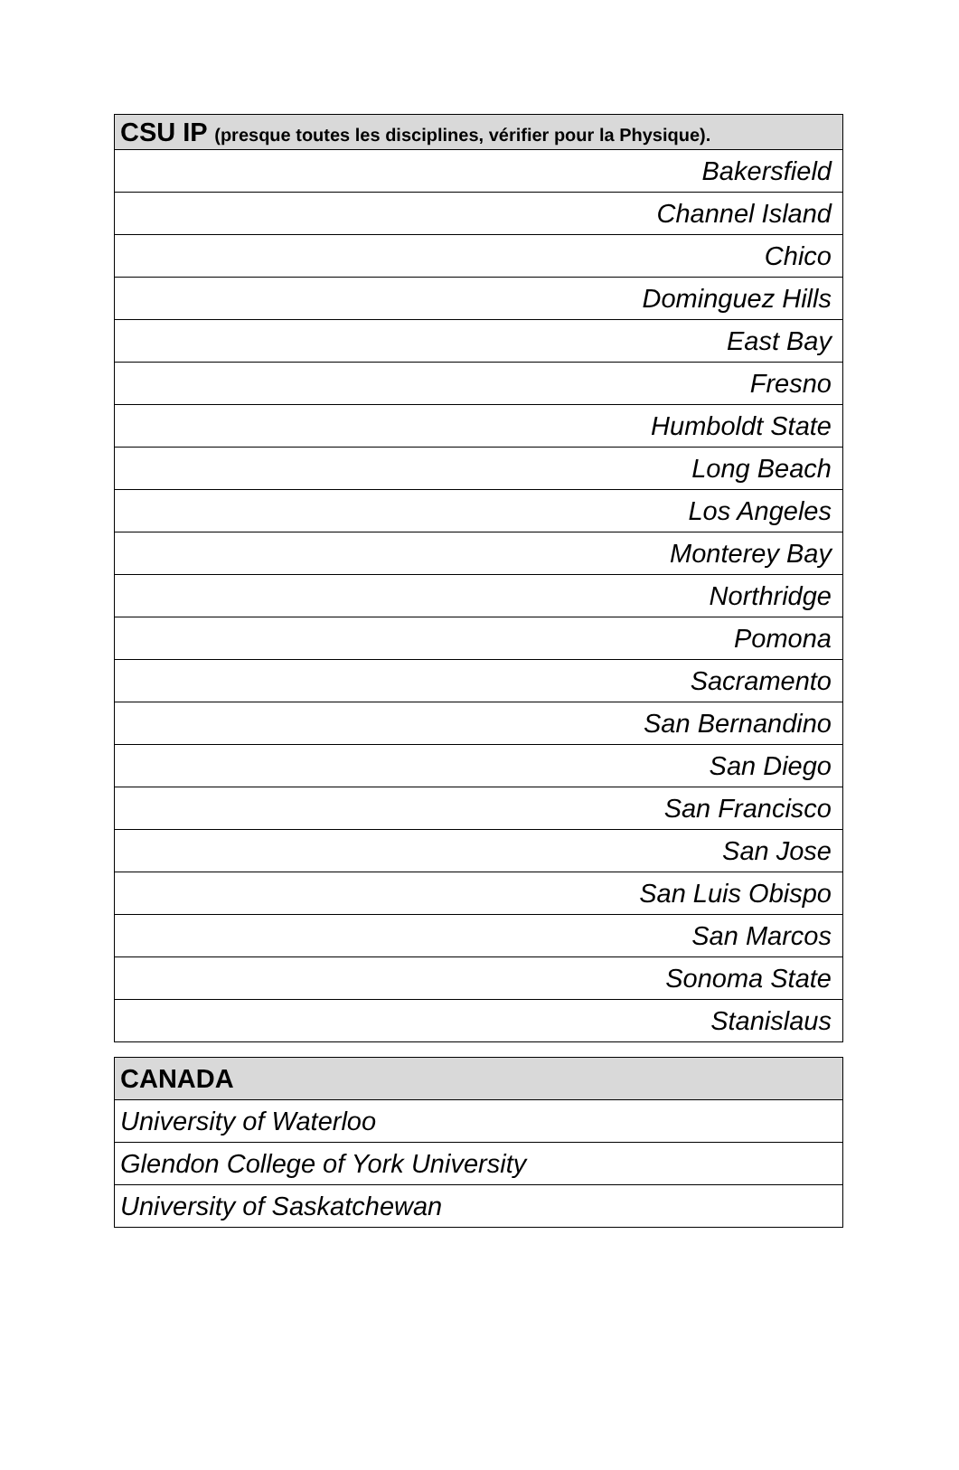| CSU IP (presque toutes les disciplines, vérifier pour la Physique). |
| --- |
| Bakersfield |
| Channel Island |
| Chico |
| Dominguez Hills |
| East Bay |
| Fresno |
| Humboldt State |
| Long Beach |
| Los Angeles |
| Monterey Bay |
| Northridge |
| Pomona |
| Sacramento |
| San Bernandino |
| San Diego |
| San Francisco |
| San Jose |
| San Luis Obispo |
| San Marcos |
| Sonoma State |
| Stanislaus |
| CANADA |
| --- |
| University of Waterloo |
| Glendon College of York University |
| University of Saskatchewan |